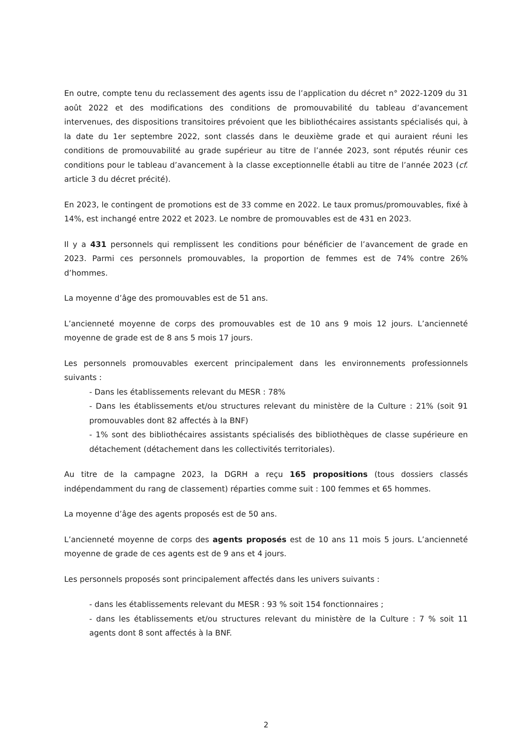En outre, compte tenu du reclassement des agents issu de l’application du décret n° 2022-1209 du 31 août 2022 et des modifications des conditions de promouvabilité du tableau d’avancement intervenues, des dispositions transitoires prévoient que les bibliothécaires assistants spécialisés qui, à la date du 1er septembre 2022, sont classés dans le deuxième grade et qui auraient réuni les conditions de promouvabilité au grade supérieur au titre de l’année 2023, sont réputés réunir ces conditions pour le tableau d’avancement à la classe exceptionnelle établi au titre de l’année 2023 (cf. article 3 du décret précité).
En 2023, le contingent de promotions est de 33 comme en 2022. Le taux promus/promouvables, fixé à 14%, est inchangé entre 2022 et 2023. Le nombre de promouvables est de 431 en 2023.
Il y a 431 personnels qui remplissent les conditions pour bénéficier de l’avancement de grade en 2023. Parmi ces personnels promouvables, la proportion de femmes est de 74% contre 26% d’hommes.
La moyenne d’âge des promouvables est de 51 ans.
L’ancienneté moyenne de corps des promouvables est de 10 ans 9 mois 12 jours. L’ancienneté moyenne de grade est de 8 ans 5 mois 17 jours.
Les personnels promouvables exercent principalement dans les environnements professionnels suivants :
- Dans les établissements relevant du MESR : 78%
- Dans les établissements et/ou structures relevant du ministère de la Culture : 21% (soit 91 promouvables dont 82 affectés à la BNF)
- 1% sont des bibliothécaires assistants spécialisés des bibliothèques de classe supérieure en détachement (détachement dans les collectivités territoriales).
Au titre de la campagne 2023, la DGRH a reçu 165 propositions (tous dossiers classés indépendamment du rang de classement) réparties comme suit : 100 femmes et 65 hommes.
La moyenne d’âge des agents proposés est de 50 ans.
L’ancienneté moyenne de corps des agents proposés est de 10 ans 11 mois 5 jours. L’ancienneté moyenne de grade de ces agents est de 9 ans et 4 jours.
Les personnels proposés sont principalement affectés dans les univers suivants :
- dans les établissements relevant du MESR : 93 % soit 154 fonctionnaires ;
- dans les établissements et/ou structures relevant du ministère de la Culture : 7 % soit 11 agents dont 8 sont affectés à la BNF.
2